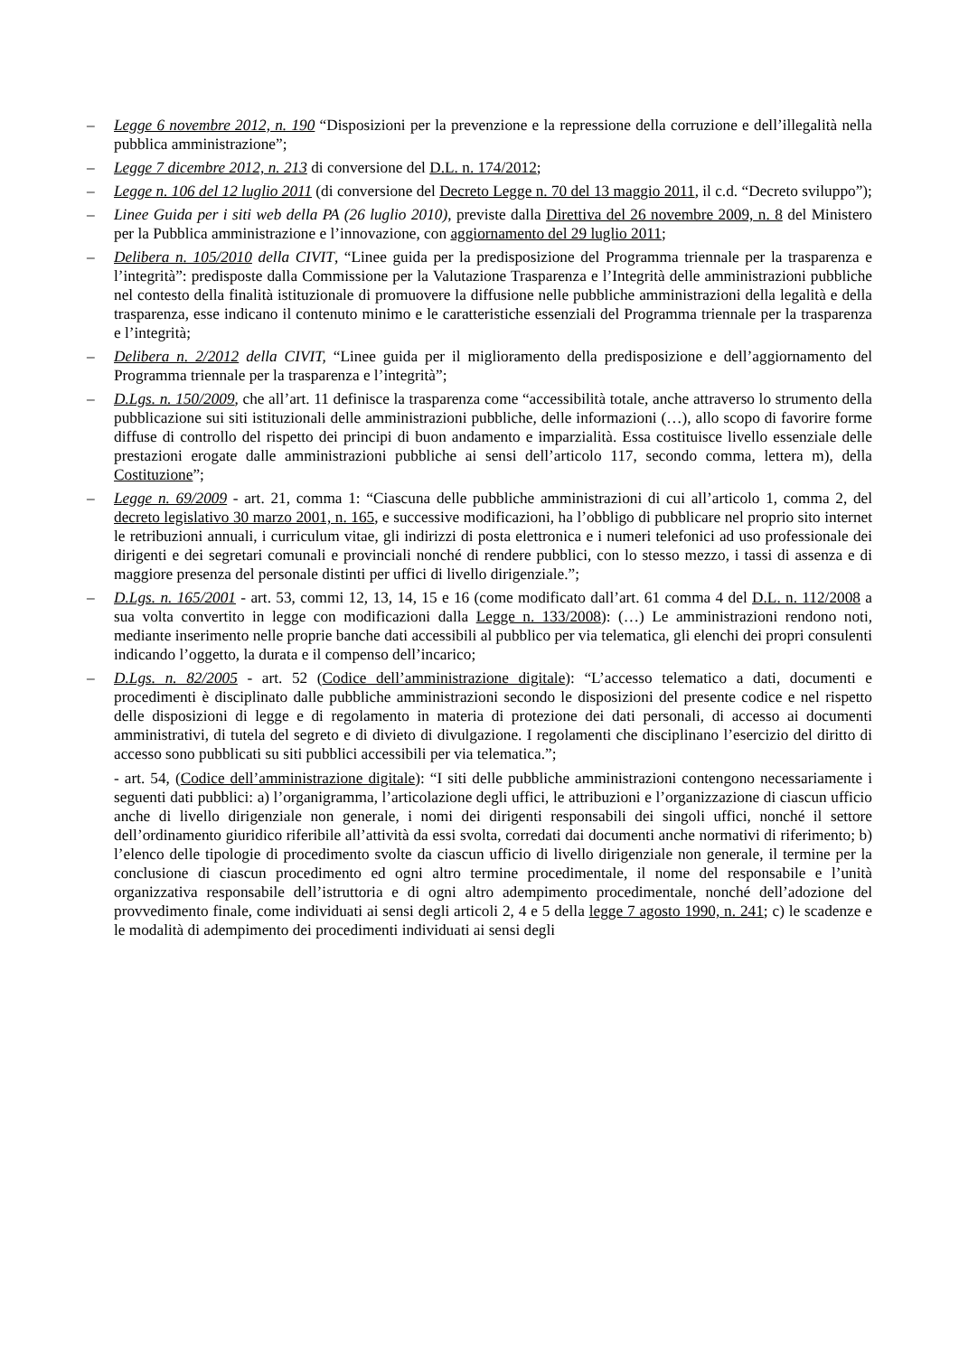– Legge 6 novembre 2012, n. 190 “Disposizioni per la prevenzione e la repressione della corruzione e dell’illegalità nella pubblica amministrazione”;
– Legge 7 dicembre 2012, n. 213 di conversione del D.L. n. 174/2012;
– Legge n. 106 del 12 luglio 2011 (di conversione del Decreto Legge n. 70 del 13 maggio 2011, il c.d. “Decreto sviluppo”);
– Linee Guida per i siti web della PA (26 luglio 2010), previste dalla Direttiva del 26 novembre 2009, n. 8 del Ministero per la Pubblica amministrazione e l’innovazione, con aggiornamento del 29 luglio 2011;
– Delibera n. 105/2010 della CIVIT, “Linee guida per la predisposizione del Programma triennale per la trasparenza e l’integrità”: predisposte dalla Commissione per la Valutazione Trasparenza e l’Integrità delle amministrazioni pubbliche nel contesto della finalità istituzionale di promuovere la diffusione nelle pubbliche amministrazioni della legalità e della trasparenza, esse indicano il contenuto minimo e le caratteristiche essenziali del Programma triennale per la trasparenza e l’integrità;
– Delibera n. 2/2012 della CIVIT, “Linee guida per il miglioramento della predisposizione e dell’aggiornamento del Programma triennale per la trasparenza e l’integrità”;
– D.Lgs. n. 150/2009, che all’art. 11 definisce la trasparenza come “accessibilità totale, anche attraverso lo strumento della pubblicazione sui siti istituzionali delle amministrazioni pubbliche, delle informazioni (…), allo scopo di favorire forme diffuse di controllo del rispetto dei principi di buon andamento e imparzialità. Essa costituisce livello essenziale delle prestazioni erogate dalle amministrazioni pubbliche ai sensi dell’articolo 117, secondo comma, lettera m), della Costituzione”;
– Legge n. 69/2009 - art. 21, comma 1: “Ciascuna delle pubbliche amministrazioni di cui all’articolo 1, comma 2, del decreto legislativo 30 marzo 2001, n. 165, e successive modificazioni, ha l’obbligo di pubblicare nel proprio sito internet le retribuzioni annuali, i curriculum vitae, gli indirizzi di posta elettronica e i numeri telefonici ad uso professionale dei dirigenti e dei segretari comunali e provinciali nonché di rendere pubblici, con lo stesso mezzo, i tassi di assenza e di maggiore presenza del personale distinti per uffici di livello dirigenziale.”;
– D.Lgs. n. 165/2001 - art. 53, commi 12, 13, 14, 15 e 16 (come modificato dall’art. 61 comma 4 del D.L. n. 112/2008 a sua volta convertito in legge con modificazioni dalla Legge n. 133/2008): (…) Le amministrazioni rendono noti, mediante inserimento nelle proprie banche dati accessibili al pubblico per via telematica, gli elenchi dei propri consulenti indicando l’oggetto, la durata e il compenso dell’incarico;
– D.Lgs. n. 82/2005 - art. 52 (Codice dell’amministrazione digitale): “L’accesso telematico a dati, documenti e procedimenti è disciplinato dalle pubbliche amministrazioni secondo le disposizioni del presente codice e nel rispetto delle disposizioni di legge e di regolamento in materia di protezione dei dati personali, di accesso ai documenti amministrativi, di tutela del segreto e di divieto di divulgazione. I regolamenti che disciplinano l’esercizio del diritto di accesso sono pubblicati su siti pubblici accessibili per via telematica.”;
- art. 54, (Codice dell’amministrazione digitale): “I siti delle pubbliche amministrazioni contengono necessariamente i seguenti dati pubblici: a) l’organigramma, l’articolazione degli uffici, le attribuzioni e l’organizzazione di ciascun ufficio anche di livello dirigenziale non generale, i nomi dei dirigenti responsabili dei singoli uffici, nonché il settore dell’ordinamento giuridico riferibile all’attività da essi svolta, corredati dai documenti anche normativi di riferimento; b) l’elenco delle tipologie di procedimento svolte da ciascun ufficio di livello dirigenziale non generale, il termine per la conclusione di ciascun procedimento ed ogni altro termine procedimentale, il nome del responsabile e l’unità organizzativa responsabile dell’istruttoria e di ogni altro adempimento procedimentale, nonché dell’adozione del provvedimento finale, come individuati ai sensi degli articoli 2, 4 e 5 della legge 7 agosto 1990, n. 241; c) le scadenze e le modalità di adempimento dei procedimenti individuati ai sensi degli